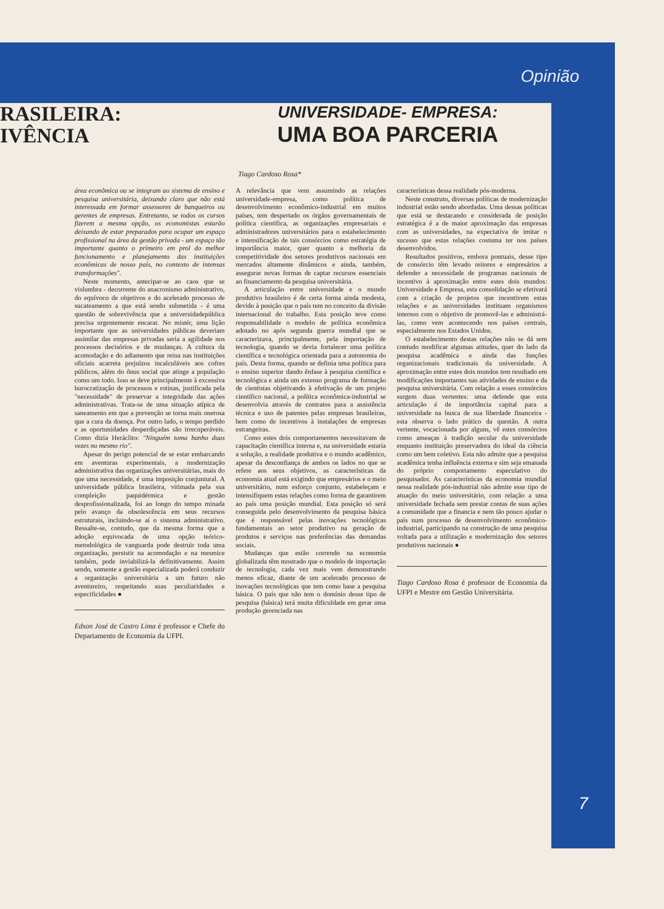Opinião
RASILEIRA:
IVÊNCIA
UNIVERSIDADE- EMPRESA:
UMA BOA PARCERIA
Tiago Cardoso Rosa*
área econômica ou se integram ao sistema de ensino e pesquisa universitária, deixando claro que não está interessada em formar assessores de banqueiros ou gerentes de empresas. Entretanto, se todos os cursos fizerem a mesma opção, os economistas estarão deixando de estar preparados para ocupar um espaço profissional na área da gestão privada - um espaço tão importante quanto o primeiro em prol do melhor funcionamento e planejamento das instituições econômicas de nosso país, no contexto de intensas transformações".
Neste momento, antecipar-se ao caos que se vislumbra - decorrente do anacronismo administrativo, do equívoco de objetivos e do acelerado processo de sucateamento a que está sendo submetida - é uma questão de sobrevivência que a universidadepública precisa urgentemente encarar. No mistér, uma lição importante que as universidades públicas deveriam assimilar das empresas privadas seria a agilidade nos processos decisórios e de mudanças. A cultura da acomodação e do adiamento que reina nas instituições oficiais acarreta prejuízos incalculáveis aos cofres públicos, além do ônus social que atinge a população como um todo. Isso se deve principalmente à excessiva burocratização de processos e rotinas, justificada pela "necessidade" de preservar a integridade das ações administrativas. Trata-se de uma situação atípica de saneamento em que a prevenção se torna mais onerosa que a cura da doença. Por outro lado, o tempo perdido e as oportunidades desperdiçadas são irrecuperáveis. Como dizia Heráclito: "Ninguém toma banho duas vezes no mesmo rio".
Apesar do perigo potencial de se estar embarcando em aventuras experimentais, a modernização administrativa das organizações universitárias, mais do que uma necessidade, é uma imposição conjuntural. A universidade pública brasileira, vitimada pela sua compleição paquidérmica e gestão desprofissionalizada, foi ao longo do tempo minada pelo avanço da obsolescência em seus recursos estruturais, incluindo-se aí o sistema administrativo. Ressalte-se, contudo, que da mesma forma que a adoção equivocada de uma opção teórico-metodológica de vanguarda pode destruir toda uma organização, persistir na acomodação e na mesmice também, pode inviabilizá-la definitivamente. Assim sendo, somente a gestão especializada poderá conduzir a organização universitária a um futuro não aventureiro, respeitando suas peculiaridades e especificidades ●
Edson José de Castro Lima é professor e Chefe do Departamento de Economia da UFPI.
A relevância que vem assumindo as relações universidade-empresa, como política de desenvolvimento econômico-industrial em muitos países, tem despertado os órgãos governamentais de política científica, as organizações empresariais e administradores universitários para o estabelecimento e intensificação de tais consórcios como estratégia de importância maior, quer quanto a melhoria da competitividade dos setores produtivos nacionais em mercados altamente dinâmicos e ainda, também, assegurar novas formas de captar recursos essenciais ao financiamento da pesquisa universitária.
A articulação entre universidade e o mundo produtivo brasileiro é de certa forma ainda modesta, devido à posição que o país tem no conceito da divisão internacional do trabalho. Esta posição teve como responsabilidade o modelo de política econômica adotado no após segunda guerra mundial que se caracterizava, principalmente, pela importação de tecnologia, quando se devia fortalecer uma política científica e tecnológica orientada para a autonomia do país. Desta forma, quando se definia uma política para o ensino superior dando ênfase à pesquisa científica e tecnológica e ainda um extenso programa de formação de cientistas objetivando à efetivação de um projeto científico nacional, a política econômica-industrial se desenvolvia através de contratos para a assistência técnica e uso de patentes pelas empresas brasileiras, bem como de incentivos à instalações de empresas estrangeiras.
Como estes dois comportamentos necessitavam de capacitação científica interna e, na universidade estaria a solução, a realidade produtiva e o mundo acadêmico, apesar da desconfiança de ambos os lados no que se refere aos seus objetivos, as características da economia atual está exigindo que empresários e o meio universitário, num esforço conjunto, estabeleçam e intensifiquem estas relações como forma de garantirem ao país uma posição mundial. Esta posição só será conseguida pelo desenvolvimento da pesquisa básica que é responsável pelas inovações tecnológicas fundamentais ao setor produtivo na geração de produtos e serviços nas preferências das demandas sociais.
Mudanças que estão correndo na economia globalizada têm mostrado que o modelo de importação de tecnologia, cada vez mais vem demonstrando menos eficaz, diante de um acelerado processo de inovações tecnológicas que tem como base a pesquisa básica. O país que não tem o domínio desse tipo de pesquisa (básica) terá muita dificuldade em gerar uma produção gerenciada nas
características dessa realidade pós-moderna.
Neste construto, diversas políticas de modernização industrial estão sendo abordadas. Uma dessas políticas que está se destacando e considerada de posição estratégica é a de maior aproximação das empresas com as universidades, na expectativa de imitar o sucesso que estas relações costuma ter nos países desenvolvidos.
Resultados positivos, embora pontuais, desse tipo de consórcio têm levado reitores e empresários a defender a necessidade de programas nacionais de incentivo à aproximação entre estes dois mundos: Universidade e Empresa, esta consolidação se efetivará com a criação de projetos que incentivem estas relações e as universidades instituam organismos internos com o objetivo de promovê-las e administrá-las, como vem acontecendo nos países centrais, especialmente nos Estados Unidos.
O estabelecimento destas relações não se dá sem contudo modificar algumas atitudes, quer do lado da pesquisa acadêmica e ainda das funções organizacionais tradicionais da universidade. A aproximação entre estes dois mundos tem resultado em modificações importantes nas atividades de ensino e da pesquisa universitária. Com relação a esses consórcios surgem duas vertentes: uma defende que esta articulação é de importância capital para a universidade na busca de sua liberdade financeira - esta observa o lado prático da questão. A outra vertente, vocacionada por alguns, vê estes consórcios como ameaças à tradição secular da universidade enquanto instituição preservadora do ideal da ciência como um bem coletivo. Esta não admite que a pesquisa acadêmica tenha influência externa e sim seja emanada do próprio comportamento especulativo do pesquisador. As características da economia mundial nessa realidade pós-industrial não admite esse tipo de atuação do meio universitário, com relação a uma universidade fechada sem prestar contas de suas ações a comunidade que a financia e nem tão pouco ajudar o país num processo de desenvolvimento econômico-industrial, participando na construção de uma pesquisa voltada para a utilização e modernização dos setores produtivos nacionais ●
Tiago Cardoso Rosa é professor de Economia da UFPI e Mestre em Gestão Universitária.
7